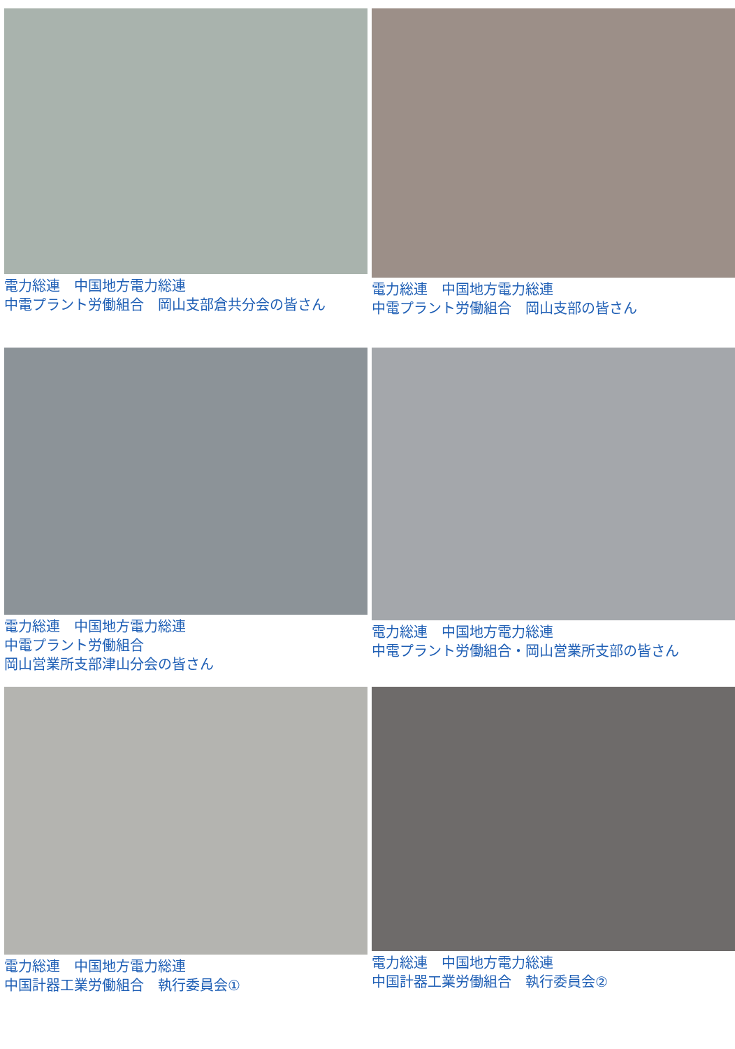電力総連　中国地方電力総連
中電プラント労働組合　岡山支部倉共分会の皆さん
電力総連　中国地方電力総連
中電プラント労働組合　岡山支部の皆さん
電力総連　中国地方電力総連
中電プラント労働組合
岡山営業所支部津山分会の皆さん
電力総連　中国地方電力総連
中電プラント労働組合・岡山営業所支部の皆さん
電力総連　中国地方電力総連
中国計器工業労働組合　執行委員会①
電力総連　中国地方電力総連
中国計器工業労働組合　執行委員会②